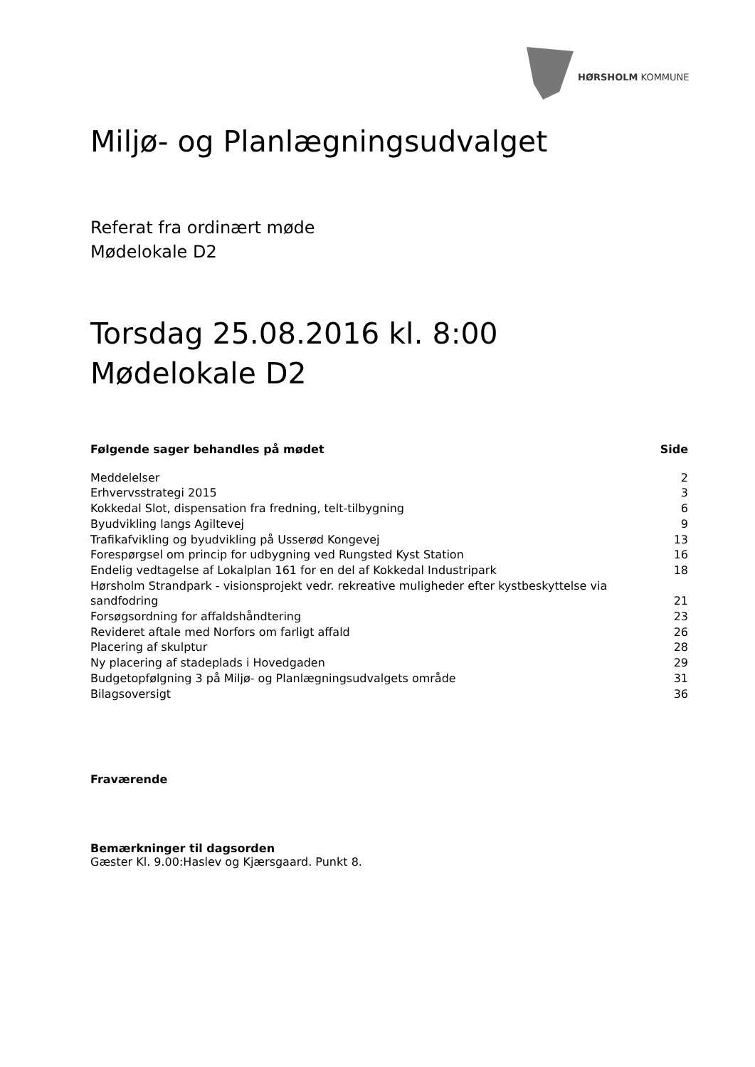HØRSHOLM KOMMUNE
Miljø- og Planlægningsudvalget
Referat fra ordinært møde
Mødelokale D2
Torsdag 25.08.2016 kl. 8:00
Mødelokale D2
| Følgende sager behandles på mødet | Side |
| --- | --- |
| Meddelelser | 2 |
| Erhvervsstrategi 2015 | 3 |
| Kokkedal Slot, dispensation fra fredning, telt-tilbygning | 6 |
| Byudvikling langs Agiltevej | 9 |
| Trafikafvikling og byudvikling på Usserød Kongevej | 13 |
| Forespørgsel om princip for udbygning ved Rungsted Kyst Station | 16 |
| Endelig vedtagelse af Lokalplan 161 for en del af Kokkedal Industripark | 18 |
| Hørsholm Strandpark - visionsprojekt vedr. rekreative muligheder efter kystbeskyttelse via sandfodring | 21 |
| Forsøgsordning for affaldshåndtering | 23 |
| Revideret aftale med Norfors om farligt affald | 26 |
| Placering af skulptur | 28 |
| Ny placering af stadeplads i Hovedgaden | 29 |
| Budgetopfølgning 3 på Miljø- og Planlægningsudvalgets område | 31 |
| Bilagsoversigt | 36 |
Fraværende
Bemærkninger til dagsorden
Gæster Kl. 9.00:Haslev og Kjærsgaard. Punkt 8.